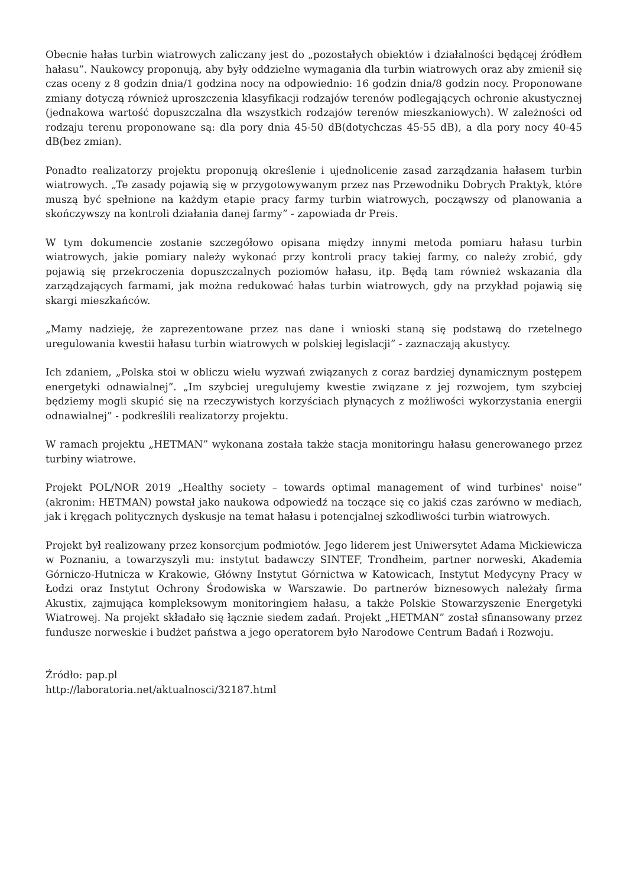Obecnie hałas turbin wiatrowych zaliczany jest do „pozostałych obiektów i działalności będącej źródłem hałasu”. Naukowcy proponują, aby były oddzielne wymagania dla turbin wiatrowych oraz aby zmienił się czas oceny z 8 godzin dnia/1 godzina nocy na odpowiednio: 16 godzin dnia/8 godzin nocy. Proponowane zmiany dotyczą również uproszczenia klasyfikacji rodzajów terenów podlegających ochronie akustycznej (jednakowa wartość dopuszczalna dla wszystkich rodzajów terenów mieszkaniowych). W zależności od rodzaju terenu proponowane są: dla pory dnia 45-50 dB(dotychczas 45-55 dB), a dla pory nocy 40-45 dB(bez zmian).
Ponadto realizatorzy projektu proponują określenie i ujednolicenie zasad zarządzania hałasem turbin wiatrowych. „Te zasady pojawią się w przygotowywanym przez nas Przewodniku Dobrych Praktyk, które muszą być spełnione na każdym etapie pracy farmy turbin wiatrowych, począwszy od planowania a skończywszy na kontroli działania danej farmy” - zapowiada dr Preis.
W tym dokumencie zostanie szczegółowo opisana między innymi metoda pomiaru hałasu turbin wiatrowych, jakie pomiary należy wykonać przy kontroli pracy takiej farmy, co należy zrobić, gdy pojawią się przekroczenia dopuszczalnych poziomów hałasu, itp. Będą tam również wskazania dla zarządzających farmami, jak można redukować hałas turbin wiatrowych, gdy na przykład pojawią się skargi mieszkańców.
„Mamy nadzieję, że zaprezentowane przez nas dane i wnioski staną się podstawą do rzetelnego uregulowania kwestii hałasu turbin wiatrowych w polskiej legislacji” - zaznaczają akustycy.
Ich zdaniem, „Polska stoi w obliczu wielu wyzwań związanych z coraz bardziej dynamicznym postępem energetyki odnawialnej”. „Im szybciej uregulujemy kwestie związane z jej rozwojem, tym szybciej będziemy mogli skupić się na rzeczywistych korzyściach płynących z możliwości wykorzystania energii odnawialnej” - podkreślili realizatorzy projektu.
W ramach projektu „HETMAN” wykonana została także stacja monitoringu hałasu generowanego przez turbiny wiatrowe.
Projekt POL/NOR 2019 „Healthy society – towards optimal management of wind turbines' noise” (akronim: HETMAN) powstał jako naukowa odpowiedź na toczące się co jakiś czas zarówno w mediach, jak i kręgach politycznych dyskusje na temat hałasu i potencjalnej szkodliwości turbin wiatrowych.
Projekt był realizowany przez konsorcjum podmiotów. Jego liderem jest Uniwersytet Adama Mickiewicza w Poznaniu, a towarzyszyli mu: instytut badawczy SINTEF, Trondheim, partner norweski, Akademia Górniczo-Hutnicza w Krakowie, Główny Instytut Górnictwa w Katowicach, Instytut Medycyny Pracy w Łodzi oraz Instytut Ochrony Środowiska w Warszawie. Do partnerów biznesowych należały firma Akustix, zajmująca kompleksowym monitoringiem hałasu, a także Polskie Stowarzyszenie Energetyki Wiatrowej. Na projekt składało się łącznie siedem zadań. Projekt „HETMAN” został sfinansowany przez fundusze norweskie i budżet państwa a jego operatorem było Narodowe Centrum Badań i Rozwoju.
Źródło: pap.pl
http://laboratoria.net/aktualnosci/32187.html